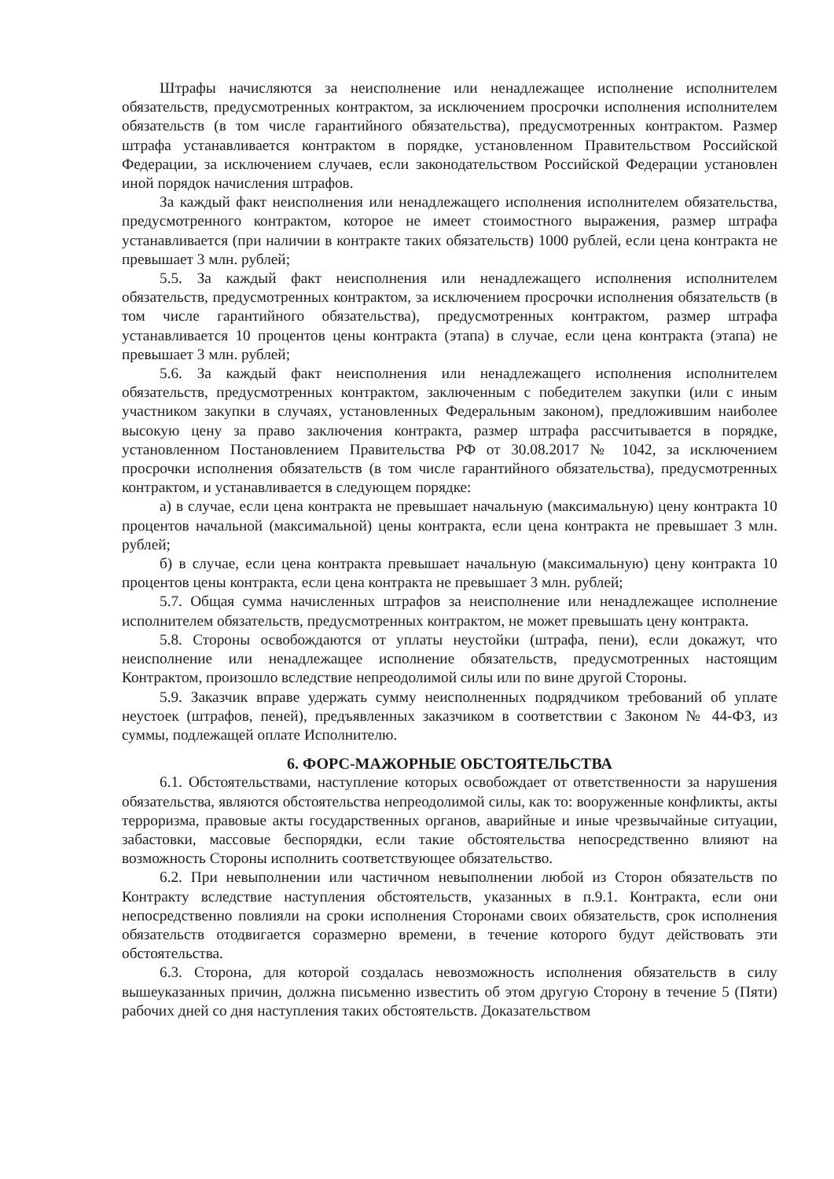Штрафы начисляются за неисполнение или ненадлежащее исполнение исполнителем обязательств, предусмотренных контрактом, за исключением просрочки исполнения исполнителем обязательств (в том числе гарантийного обязательства), предусмотренных контрактом. Размер штрафа устанавливается контрактом в порядке, установленном Правительством Российской Федерации, за исключением случаев, если законодательством Российской Федерации установлен иной порядок начисления штрафов.
За каждый факт неисполнения или ненадлежащего исполнения исполнителем обязательства, предусмотренного контрактом, которое не имеет стоимостного выражения, размер штрафа устанавливается (при наличии в контракте таких обязательств) 1000 рублей, если цена контракта не превышает 3 млн. рублей;
5.5. За каждый факт неисполнения или ненадлежащего исполнения исполнителем обязательств, предусмотренных контрактом, за исключением просрочки исполнения обязательств (в том числе гарантийного обязательства), предусмотренных контрактом, размер штрафа устанавливается 10 процентов цены контракта (этапа) в случае, если цена контракта (этапа) не превышает 3 млн. рублей;
5.6. За каждый факт неисполнения или ненадлежащего исполнения исполнителем обязательств, предусмотренных контрактом, заключенным с победителем закупки (или с иным участником закупки в случаях, установленных Федеральным законом), предложившим наиболее высокую цену за право заключения контракта, размер штрафа рассчитывается в порядке, установленном Постановлением Правительства РФ от 30.08.2017 № 1042, за исключением просрочки исполнения обязательств (в том числе гарантийного обязательства), предусмотренных контрактом, и устанавливается в следующем порядке:
а) в случае, если цена контракта не превышает начальную (максимальную) цену контракта 10 процентов начальной (максимальной) цены контракта, если цена контракта не превышает 3 млн. рублей;
б) в случае, если цена контракта превышает начальную (максимальную) цену контракта 10 процентов цены контракта, если цена контракта не превышает 3 млн. рублей;
5.7. Общая сумма начисленных штрафов за неисполнение или ненадлежащее исполнение исполнителем обязательств, предусмотренных контрактом, не может превышать цену контракта.
5.8. Стороны освобождаются от уплаты неустойки (штрафа, пени), если докажут, что неисполнение или ненадлежащее исполнение обязательств, предусмотренных настоящим Контрактом, произошло вследствие непреодолимой силы или по вине другой Стороны.
5.9. Заказчик вправе удержать сумму неисполненных подрядчиком требований об уплате неустоек (штрафов, пеней), предъявленных заказчиком в соответствии с Законом № 44-ФЗ, из суммы, подлежащей оплате Исполнителю.
6. ФОРС-МАЖОРНЫЕ ОБСТОЯТЕЛЬСТВА
6.1. Обстоятельствами, наступление которых освобождает от ответственности за нарушения обязательства, являются обстоятельства непреодолимой силы, как то: вооруженные конфликты, акты терроризма, правовые акты государственных органов, аварийные и иные чрезвычайные ситуации, забастовки, массовые беспорядки, если такие обстоятельства непосредственно влияют на возможность Стороны исполнить соответствующее обязательство.
6.2. При невыполнении или частичном невыполнении любой из Сторон обязательств по Контракту вследствие наступления обстоятельств, указанных в п.9.1. Контракта, если они непосредственно повлияли на сроки исполнения Сторонами своих обязательств, срок исполнения обязательств отодвигается соразмерно времени, в течение которого будут действовать эти обстоятельства.
6.3. Сторона, для которой создалась невозможность исполнения обязательств в силу вышеуказанных причин, должна письменно известить об этом другую Сторону в течение 5 (Пяти) рабочих дней со дня наступления таких обстоятельств. Доказательством